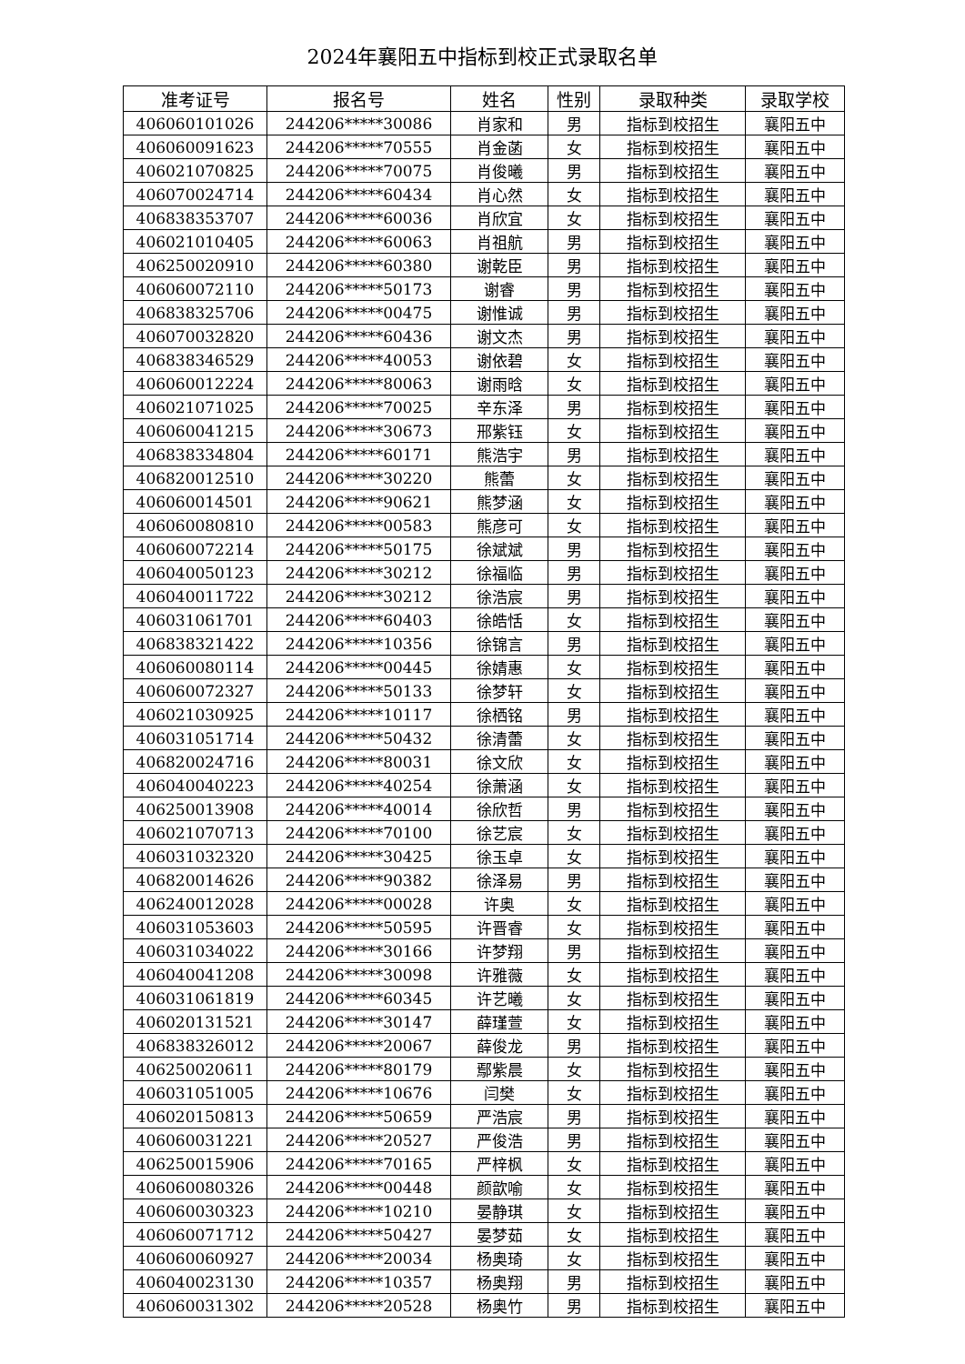2024年襄阳五中指标到校正式录取名单
| 准考证号 | 报名号 | 姓名 | 性别 | 录取种类 | 录取学校 |
| --- | --- | --- | --- | --- | --- |
| 406060101026 | 244206*****30086 | 肖家和 | 男 | 指标到校招生 | 襄阳五中 |
| 406060091623 | 244206*****70555 | 肖金菡 | 女 | 指标到校招生 | 襄阳五中 |
| 406021070825 | 244206*****70075 | 肖俊曦 | 男 | 指标到校招生 | 襄阳五中 |
| 406070024714 | 244206*****60434 | 肖心然 | 女 | 指标到校招生 | 襄阳五中 |
| 406838353707 | 244206*****60036 | 肖欣宜 | 女 | 指标到校招生 | 襄阳五中 |
| 406021010405 | 244206*****60063 | 肖祖航 | 男 | 指标到校招生 | 襄阳五中 |
| 406250020910 | 244206*****60380 | 谢乾臣 | 男 | 指标到校招生 | 襄阳五中 |
| 406060072110 | 244206*****50173 | 谢睿 | 男 | 指标到校招生 | 襄阳五中 |
| 406838325706 | 244206*****00475 | 谢惟诚 | 男 | 指标到校招生 | 襄阳五中 |
| 406070032820 | 244206*****60436 | 谢文杰 | 男 | 指标到校招生 | 襄阳五中 |
| 406838346529 | 244206*****40053 | 谢依碧 | 女 | 指标到校招生 | 襄阳五中 |
| 406060012224 | 244206*****80063 | 谢雨晗 | 女 | 指标到校招生 | 襄阳五中 |
| 406021071025 | 244206*****70025 | 辛东泽 | 男 | 指标到校招生 | 襄阳五中 |
| 406060041215 | 244206*****30673 | 邢紫钰 | 女 | 指标到校招生 | 襄阳五中 |
| 406838334804 | 244206*****60171 | 熊浩宇 | 男 | 指标到校招生 | 襄阳五中 |
| 406820012510 | 244206*****30220 | 熊蕾 | 女 | 指标到校招生 | 襄阳五中 |
| 406060014501 | 244206*****90621 | 熊梦涵 | 女 | 指标到校招生 | 襄阳五中 |
| 406060080810 | 244206*****00583 | 熊彦可 | 女 | 指标到校招生 | 襄阳五中 |
| 406060072214 | 244206*****50175 | 徐斌斌 | 男 | 指标到校招生 | 襄阳五中 |
| 406040050123 | 244206*****30212 | 徐福临 | 男 | 指标到校招生 | 襄阳五中 |
| 406040011722 | 244206*****30212 | 徐浩宸 | 男 | 指标到校招生 | 襄阳五中 |
| 406031061701 | 244206*****60403 | 徐皓恬 | 女 | 指标到校招生 | 襄阳五中 |
| 406838321422 | 244206*****10356 | 徐锦言 | 男 | 指标到校招生 | 襄阳五中 |
| 406060080114 | 244206*****00445 | 徐婧惠 | 女 | 指标到校招生 | 襄阳五中 |
| 406060072327 | 244206*****50133 | 徐梦轩 | 女 | 指标到校招生 | 襄阳五中 |
| 406021030925 | 244206*****10117 | 徐栖铭 | 男 | 指标到校招生 | 襄阳五中 |
| 406031051714 | 244206*****50432 | 徐清蕾 | 女 | 指标到校招生 | 襄阳五中 |
| 406820024716 | 244206*****80031 | 徐文欣 | 女 | 指标到校招生 | 襄阳五中 |
| 406040040223 | 244206*****40254 | 徐萧涵 | 女 | 指标到校招生 | 襄阳五中 |
| 406250013908 | 244206*****40014 | 徐欣哲 | 男 | 指标到校招生 | 襄阳五中 |
| 406021070713 | 244206*****70100 | 徐艺宸 | 女 | 指标到校招生 | 襄阳五中 |
| 406031032320 | 244206*****30425 | 徐玉卓 | 女 | 指标到校招生 | 襄阳五中 |
| 406820014626 | 244206*****90382 | 徐泽易 | 男 | 指标到校招生 | 襄阳五中 |
| 406240012028 | 244206*****00028 | 许奥 | 女 | 指标到校招生 | 襄阳五中 |
| 406031053603 | 244206*****50595 | 许晋睿 | 女 | 指标到校招生 | 襄阳五中 |
| 406031034022 | 244206*****30166 | 许梦翔 | 男 | 指标到校招生 | 襄阳五中 |
| 406040041208 | 244206*****30098 | 许雅薇 | 女 | 指标到校招生 | 襄阳五中 |
| 406031061819 | 244206*****60345 | 许艺曦 | 女 | 指标到校招生 | 襄阳五中 |
| 406020131521 | 244206*****30147 | 薛瑾萱 | 女 | 指标到校招生 | 襄阳五中 |
| 406838326012 | 244206*****20067 | 薛俊龙 | 男 | 指标到校招生 | 襄阳五中 |
| 406250020611 | 244206*****80179 | 鄢紫晨 | 女 | 指标到校招生 | 襄阳五中 |
| 406031051005 | 244206*****10676 | 闫樊 | 女 | 指标到校招生 | 襄阳五中 |
| 406020150813 | 244206*****50659 | 严浩宸 | 男 | 指标到校招生 | 襄阳五中 |
| 406060031221 | 244206*****20527 | 严俊浩 | 男 | 指标到校招生 | 襄阳五中 |
| 406250015906 | 244206*****70165 | 严梓枫 | 女 | 指标到校招生 | 襄阳五中 |
| 406060080326 | 244206*****00448 | 颜歆喻 | 女 | 指标到校招生 | 襄阳五中 |
| 406060030323 | 244206*****10210 | 晏静琪 | 女 | 指标到校招生 | 襄阳五中 |
| 406060071712 | 244206*****50427 | 晏梦茹 | 女 | 指标到校招生 | 襄阳五中 |
| 406060060927 | 244206*****20034 | 杨奥琦 | 女 | 指标到校招生 | 襄阳五中 |
| 406040023130 | 244206*****10357 | 杨奥翔 | 男 | 指标到校招生 | 襄阳五中 |
| 406060031302 | 244206*****20528 | 杨奥竹 | 男 | 指标到校招生 | 襄阳五中 |